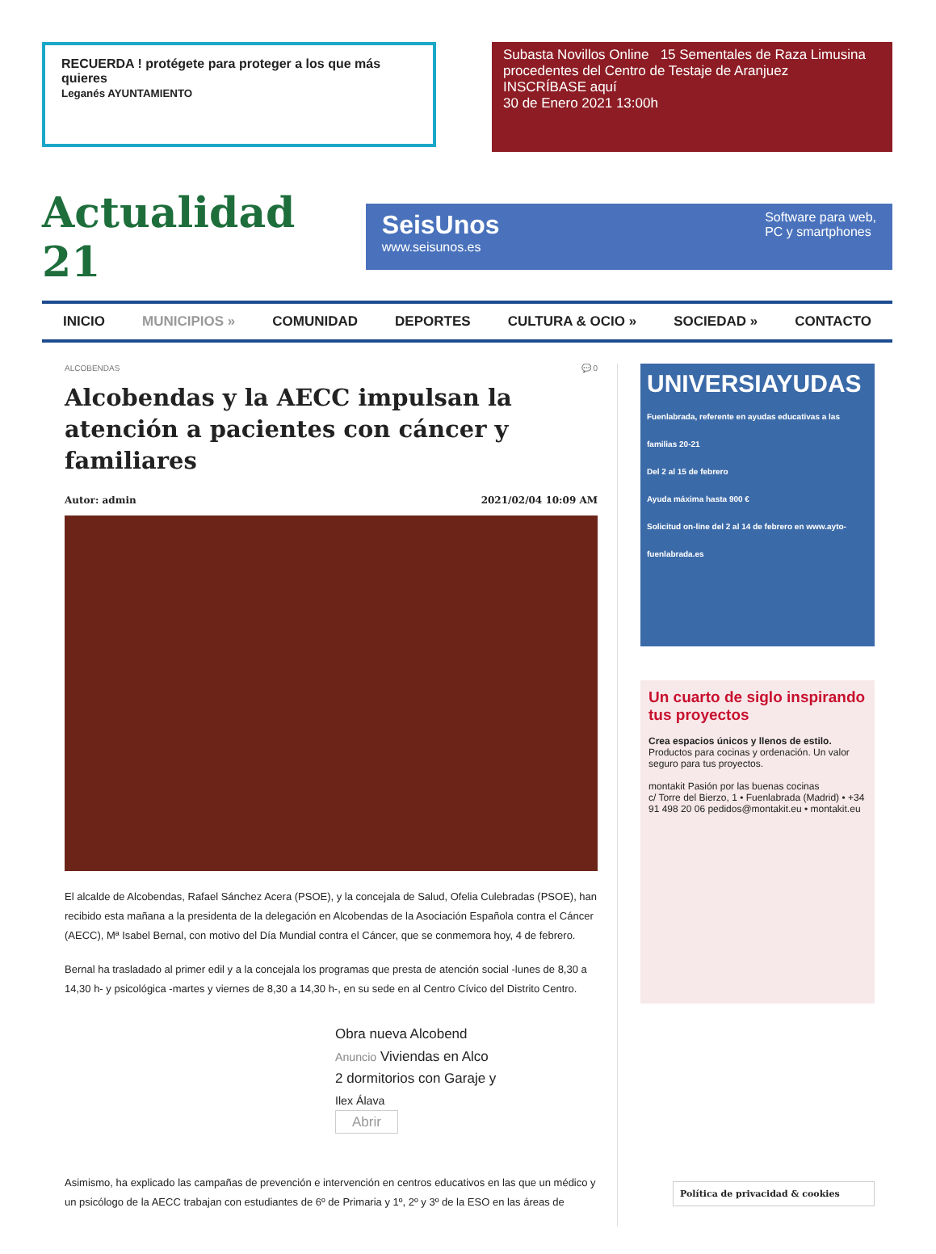RECUERDA ! protégete para proteger a los que más quieres
Leganés AYUNTAMIENTO
Subasta Novillos Online 15 Sementales de Raza Limusina procedentes del Centro de Testaje de Aranjuez
INSCRÍBASE aquí
30 de Enero 2021 13:00h
Actualidad 21
SeisUnos
www.seisunos.es
Software para web,
PC y smartphones
INICIO MUNICIPIOS » COMUNIDAD DEPORTES CULTURA & OCIO » SOCIEDAD » CONTACTO
ALCOBENDAS 💬 0
Alcobendas y la AECC impulsan la atención a pacientes con cáncer y familiares
Autor: admin 2021/02/04 10:09 AM
El alcalde de Alcobendas, Rafael Sánchez Acera (PSOE), y la concejala de Salud, Ofelia Culebradas (PSOE), han recibido esta mañana a la presidenta de la delegación en Alcobendas de la Asociación Española contra el Cáncer (AECC), Mª Isabel Bernal, con motivo del Día Mundial contra el Cáncer, que se conmemora hoy, 4 de febrero.
Bernal ha trasladado al primer edil y a la concejala los programas que presta de atención social -lunes de 8,30 a 14,30 h- y psicológica -martes y viernes de 8,30 a 14,30 h-, en su sede en al Centro Cívico del Distrito Centro.
Obra nueva Alcobend
Anuncio Viviendas en Alco
2 dormitorios con Garaje y
Ilex Álava
Abrir
Asimismo, ha explicado las campañas de prevención e intervención en centros educativos en las que un médico y un psicólogo de la AECC trabajan con estudiantes de 6º de Primaria y 1º, 2º y 3º de la ESO en las áreas de
UNIVERSIAYUDAS
Fuenlabrada, referente en ayudas educativas a las familias 20-21
Del 2 al 15 de febrero
Ayuda máxima hasta 900 €
Solicitud on-line del 2 al 14 de febrero en www.ayto-fuenlabrada.es
Un cuarto de siglo inspirando tus proyectos
Crea espacios únicos y llenos de estilo.
Productos para cocinas y ordenación. Un valor seguro para tus proyectos.
montakit Pasión por las buenas cocinas
c/ Torre del Bierzo, 1 • Fuenlabrada (Madrid) • +34 91 498 20 06 pedidos@montakit.eu • montakit.eu
Política de privacidad & cookies